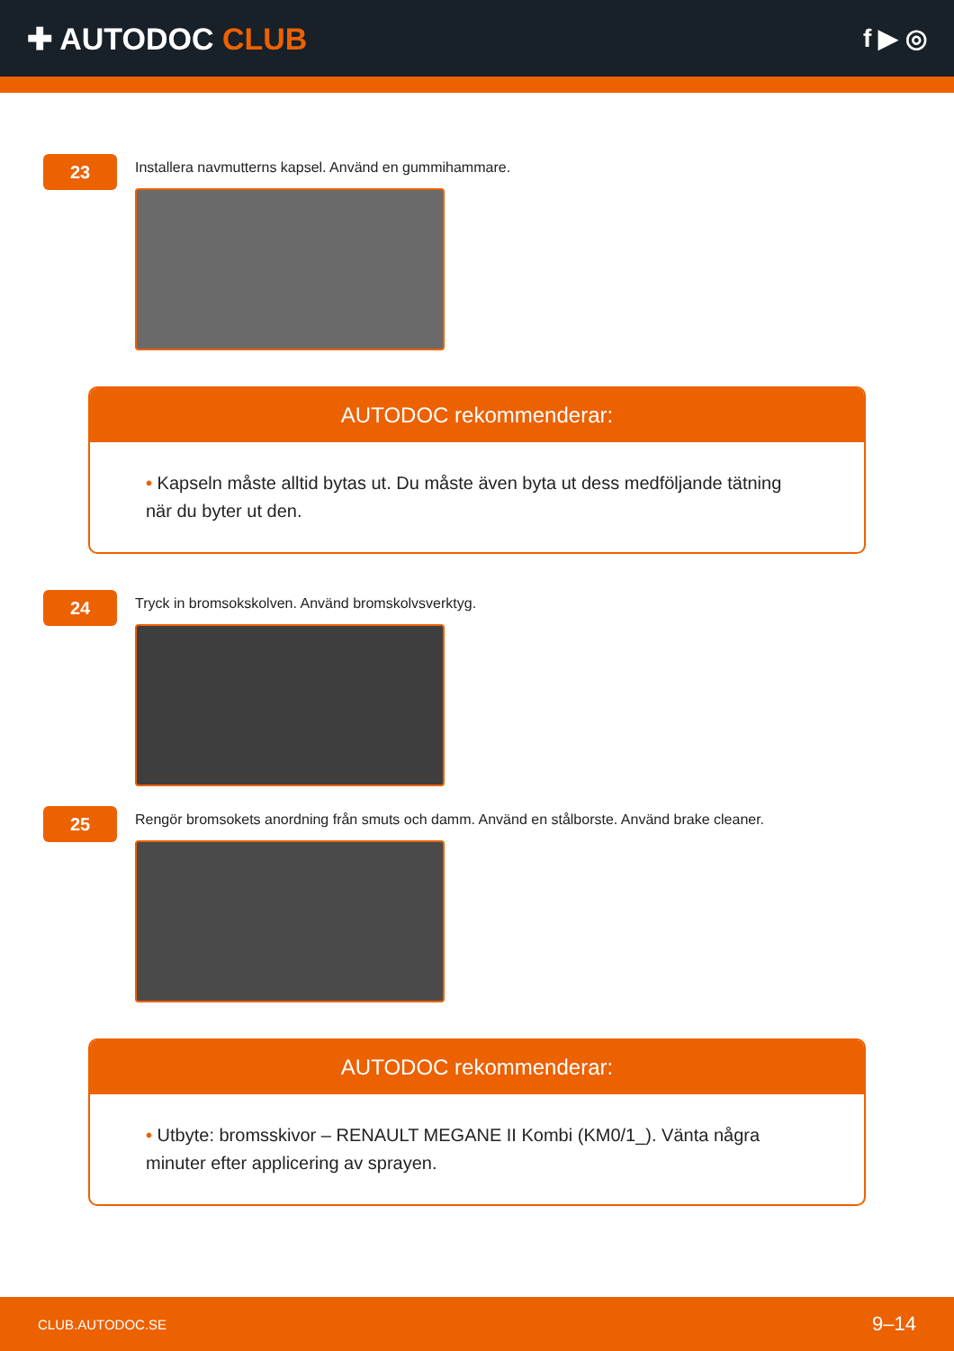✚ AUTODOC CLUB
f ▶ ◎
23
Installera navmutterns kapsel. Använd en gummihammare.
AUTODOC rekommenderar:
• Kapseln måste alltid bytas ut. Du måste även byta ut dess medföljande tätning när du byter ut den.
24
Tryck in bromsokskolven. Använd bromskolvsverktyg.
25
Rengör bromsokets anordning från smuts och damm. Använd en stålborste. Använd brake cleaner.
AUTODOC rekommenderar:
• Utbyte: bromsskivor – RENAULT MEGANE II Kombi (KM0/1_). Vänta några minuter efter applicering av sprayen.
CLUB.AUTODOC.SE 9–14